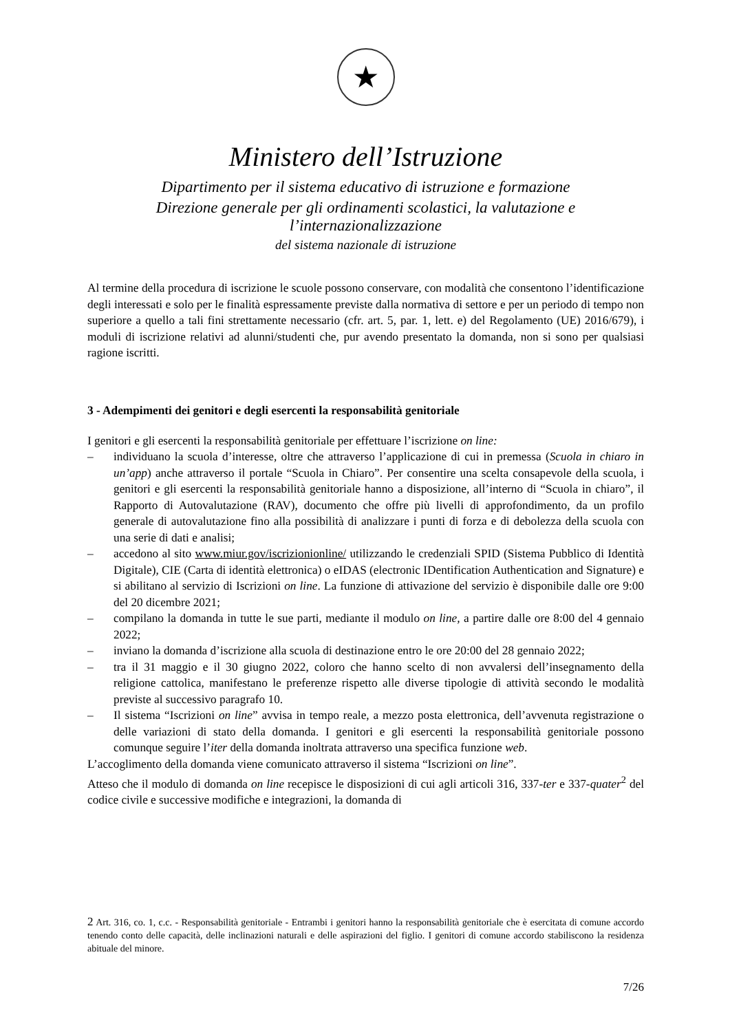★
Ministero dell’Istruzione
Dipartimento per il sistema educativo di istruzione e formazione
Direzione generale per gli ordinamenti scolastici, la valutazione e l’internazionalizzazione
del sistema nazionale di istruzione
Al termine della procedura di iscrizione le scuole possono conservare, con modalità che consentono l’identificazione degli interessati e solo per le finalità espressamente previste dalla normativa di settore e per un periodo di tempo non superiore a quello a tali fini strettamente necessario (cfr. art. 5, par. 1, lett. e) del Regolamento (UE) 2016/679), i moduli di iscrizione relativi ad alunni/studenti che, pur avendo presentato la domanda, non si sono per qualsiasi ragione iscritti.
3 - Adempimenti dei genitori e degli esercenti la responsabilità genitoriale
I genitori e gli esercenti la responsabilità genitoriale per effettuare l’iscrizione on line:
– individuano la scuola d’interesse, oltre che attraverso l’applicazione di cui in premessa (Scuola in chiaro in un’app) anche attraverso il portale “Scuola in Chiaro”. Per consentire una scelta consapevole della scuola, i genitori e gli esercenti la responsabilità genitoriale hanno a disposizione, all’interno di “Scuola in chiaro”, il Rapporto di Autovalutazione (RAV), documento che offre più livelli di approfondimento, da un profilo generale di autovalutazione fino alla possibilità di analizzare i punti di forza e di debolezza della scuola con una serie di dati e analisi;
– accedono al sito www.miur.gov/iscrizionionline/ utilizzando le credenziali SPID (Sistema Pubblico di Identità Digitale), CIE (Carta di identità elettronica) o eIDAS (electronic IDentification Authentication and Signature) e si abilitano al servizio di Iscrizioni on line. La funzione di attivazione del servizio è disponibile dalle ore 9:00 del 20 dicembre 2021;
– compilano la domanda in tutte le sue parti, mediante il modulo on line, a partire dalle ore 8:00 del 4 gennaio 2022;
– inviano la domanda d’iscrizione alla scuola di destinazione entro le ore 20:00 del 28 gennaio 2022;
– tra il 31 maggio e il 30 giugno 2022, coloro che hanno scelto di non avvalersi dell’insegnamento della religione cattolica, manifestano le preferenze rispetto alle diverse tipologie di attività secondo le modalità previste al successivo paragrafo 10.
– Il sistema “Iscrizioni on line” avvisa in tempo reale, a mezzo posta elettronica, dell’avvenuta registrazione o delle variazioni di stato della domanda. I genitori e gli esercenti la responsabilità genitoriale possono comunque seguire l’iter della domanda inoltrata attraverso una specifica funzione web.
L’accoglimento della domanda viene comunicato attraverso il sistema “Iscrizioni on line”.
Atteso che il modulo di domanda on line recepisce le disposizioni di cui agli articoli 316, 337-ter e 337-quater<sup>2</sup> del codice civile e successive modifiche e integrazioni, la domanda di
2 Art. 316, co. 1, c.c. - Responsabilità genitoriale - Entrambi i genitori hanno la responsabilità genitoriale che è esercitata di comune accordo tenendo conto delle capacità, delle inclinazioni naturali e delle aspirazioni del figlio. I genitori di comune accordo stabiliscono la residenza abituale del minore.
7/26